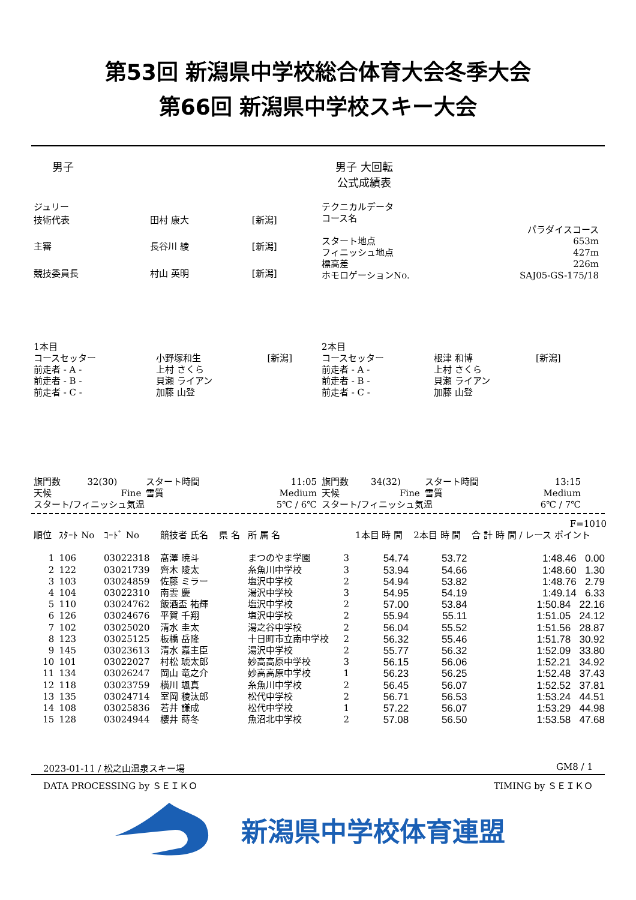第53回 新潟県中学校総合体育大会冬季大会
第66回 新潟県中学校スキー大会
男子 男子 大回転
公式成績表
| ジュリー | | |
| 技術代表 | 田村 康大 | [新潟] |
| 主審 | 長谷川 綾 | [新潟] |
| 競技委員長 | 村山 英明 | [新潟] |
| テクニカルデータ | |
| コース名 | |
| | パラダイスコース |
| スタート地点 | 653m |
| フィニッシュ地点 | 427m |
| 標高差 | 226m |
| ホモロゲーションNo. | SAJ05-GS-175/18 |
| 1本目 | | |
| コースセッター | 小野塚和生 | [新潟] |
| 前走者 - A - | 上村 さくら | |
| 前走者 - B - | 貝瀬 ライアン | |
| 前走者 - C - | 加藤 山登 | |
| 2本目 | | |
| コースセッター | 根津 和博 | [新潟] |
| 前走者 - A - | 上村 さくら | |
| 前走者 - B - | 貝瀬 ライアン | |
| 前走者 - C - | 加藤 山登 | |
| 旗門数 | 32(30) | スタート時間 | 11:05 |
| 天候 | Fine | 雪質 | Medium |
| スタート/フィニッシュ気温 | | | 5℃ / 6℃ |
| 旗門数 | 34(32) | スタート時間 | 13:15 |
| 天候 | Fine | 雪質 | Medium |
| スタート/フィニッシュ気温 | | | 6℃ / 7℃ |
| | | | | | | | | | F=1010 |
| --- | --- | --- | --- | --- | --- | --- | --- | --- | --- |
| 順位 | ｽﾀｰﾄ No | ｺｰﾄﾞ No | 競技者 氏名 | 県 名 | 所 属 名 | | 1本目 時 間 | 2本目 時 間 | 合 計 時 間 / レース ポイント |
| 1 | 106 | 03022318 | 髙澤 暁斗 | | まつのやま学園 | 3 | 54.74 | 53.72 | 1:48.46 0.00 |
| 2 | 122 | 03021739 | 齊木 陵太 | | 糸魚川中学校 | 3 | 53.94 | 54.66 | 1:48.60 1.30 |
| 3 | 103 | 03024859 | 佐藤 ミラー | | 塩沢中学校 | 2 | 54.94 | 53.82 | 1:48.76 2.79 |
| 4 | 104 | 03022310 | 南雲 慶 | | 湯沢中学校 | 3 | 54.95 | 54.19 | 1:49.14 6.33 |
| 5 | 110 | 03024762 | 飯酒盃 祐輝 | | 塩沢中学校 | 2 | 57.00 | 53.84 | 1:50.84 22.16 |
| 6 | 126 | 03024676 | 平賀 千翔 | | 塩沢中学校 | 2 | 55.94 | 55.11 | 1:51.05 24.12 |
| 7 | 102 | 03025020 | 清水 圭太 | | 湯之谷中学校 | 2 | 56.04 | 55.52 | 1:51.56 28.87 |
| 8 | 123 | 03025125 | 板橋 岳隆 | | 十日町市立南中学校 | 2 | 56.32 | 55.46 | 1:51.78 30.92 |
| 9 | 145 | 03023613 | 清水 嘉主臣 | | 湯沢中学校 | 2 | 55.77 | 56.32 | 1:52.09 33.80 |
| 10 | 101 | 03022027 | 村松 琥太郎 | | 妙高高原中学校 | 3 | 56.15 | 56.06 | 1:52.21 34.92 |
| 11 | 134 | 03026247 | 岡山 竜之介 | | 妙高高原中学校 | 1 | 56.23 | 56.25 | 1:52.48 37.43 |
| 12 | 118 | 03023759 | 横川 颯真 | | 糸魚川中学校 | 2 | 56.45 | 56.07 | 1:52.52 37.81 |
| 13 | 135 | 03024714 | 室岡 稜汰郎 | | 松代中学校 | 2 | 56.71 | 56.53 | 1:53.24 44.51 |
| 14 | 108 | 03025836 | 若井 謙成 | | 松代中学校 | 1 | 57.22 | 56.07 | 1:53.29 44.98 |
| 15 | 128 | 03024944 | 櫻井 蒔冬 | | 魚沼北中学校 | 2 | 57.08 | 56.50 | 1:53.58 47.68 |
2023-01-11 / 松之山温泉スキー場 GM8 / 1
DATA PROCESSING by ＳＥＩＫＯ TIMING by ＳＥＩＫＯ
新潟県中学校体育連盟